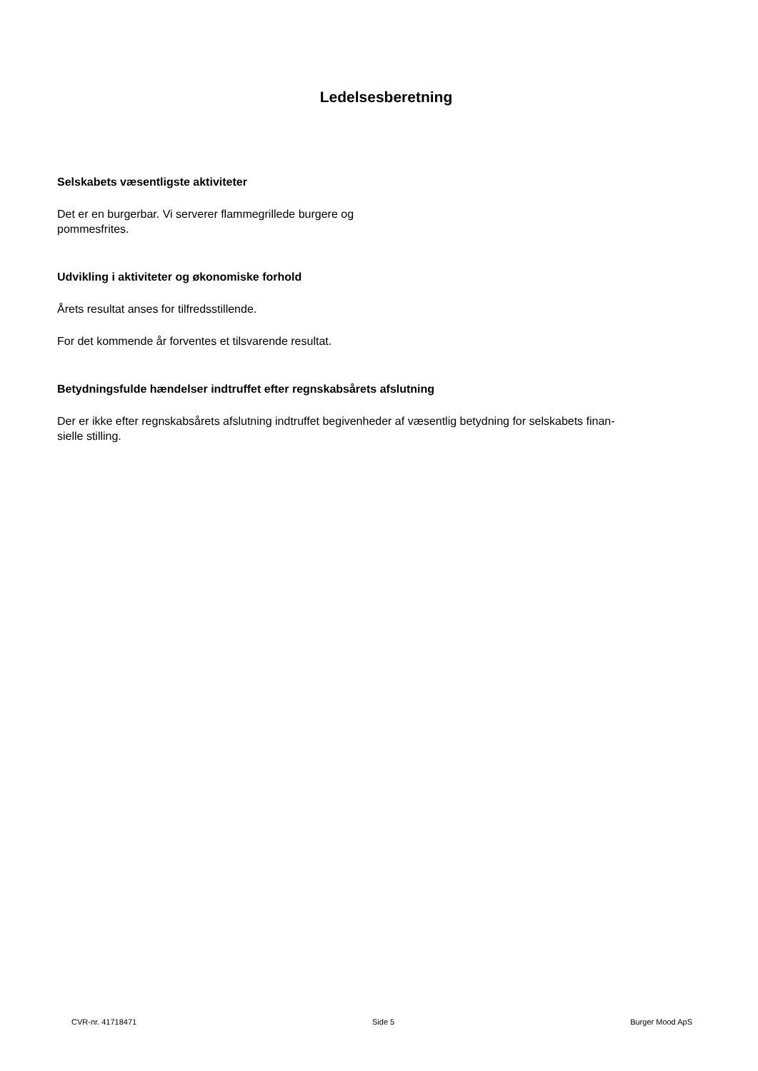Ledelsesberetning
Selskabets væsentligste aktiviteter
Det er en burgerbar. Vi serverer flammegrillede burgere og
pommesfrites.
Udvikling i aktiviteter og økonomiske forhold
Årets resultat anses for tilfredsstillende.
For det kommende år forventes et tilsvarende resultat.
Betydningsfulde hændelser indtruffet efter regnskabsårets afslutning
Der er ikke efter regnskabsårets afslutning indtruffet begivenheder af væsentlig betydning for selskabets finan-
sielle stilling.
CVR-nr. 41718471 Side 5 Burger Mood ApS